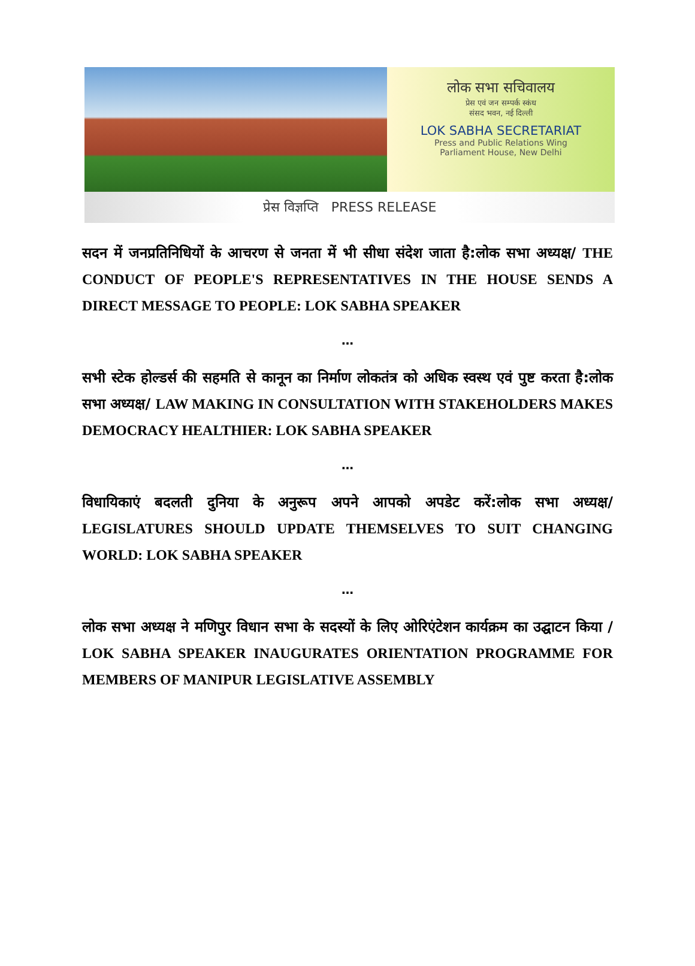लोक सभा सचिवालय
प्रेस एवं जन सम्पर्क स्कंध
संसद भवन, नई दिल्ली
LOK SABHA SECRETARIAT
Press and Public Relations Wing
Parliament House, New Delhi
प्रेस विज्ञप्ति PRESS RELEASE
सदन में जनप्रतिनिधियों के आचरण से जनता में भी सीधा संदेश जाता है:लोक सभा अध्यक्ष/ THE CONDUCT OF PEOPLE'S REPRESENTATIVES IN THE HOUSE SENDS A DIRECT MESSAGE TO PEOPLE: LOK SABHA SPEAKER
…
सभी स्टेक होल्डर्स की सहमति से कानून का निर्माण लोकतंत्र को अधिक स्वस्थ एवं पुष्ट करता है:लोक सभा अध्यक्ष/ LAW MAKING IN CONSULTATION WITH STAKEHOLDERS MAKES DEMOCRACY HEALTHIER: LOK SABHA SPEAKER
…
विधायिकाएं बदलती दुनिया के अनुरूप अपने आपको अपडेट करें:लोक सभा अध्यक्ष/ LEGISLATURES SHOULD UPDATE THEMSELVES TO SUIT CHANGING WORLD: LOK SABHA SPEAKER
…
लोक सभा अध्यक्ष ने मणिपुर विधान सभा के सदस्यों के लिए ओरिएंटेशन कार्यक्रम का उद्घाटन किया / LOK SABHA SPEAKER INAUGURATES ORIENTATION PROGRAMME FOR MEMBERS OF MANIPUR LEGISLATIVE ASSEMBLY